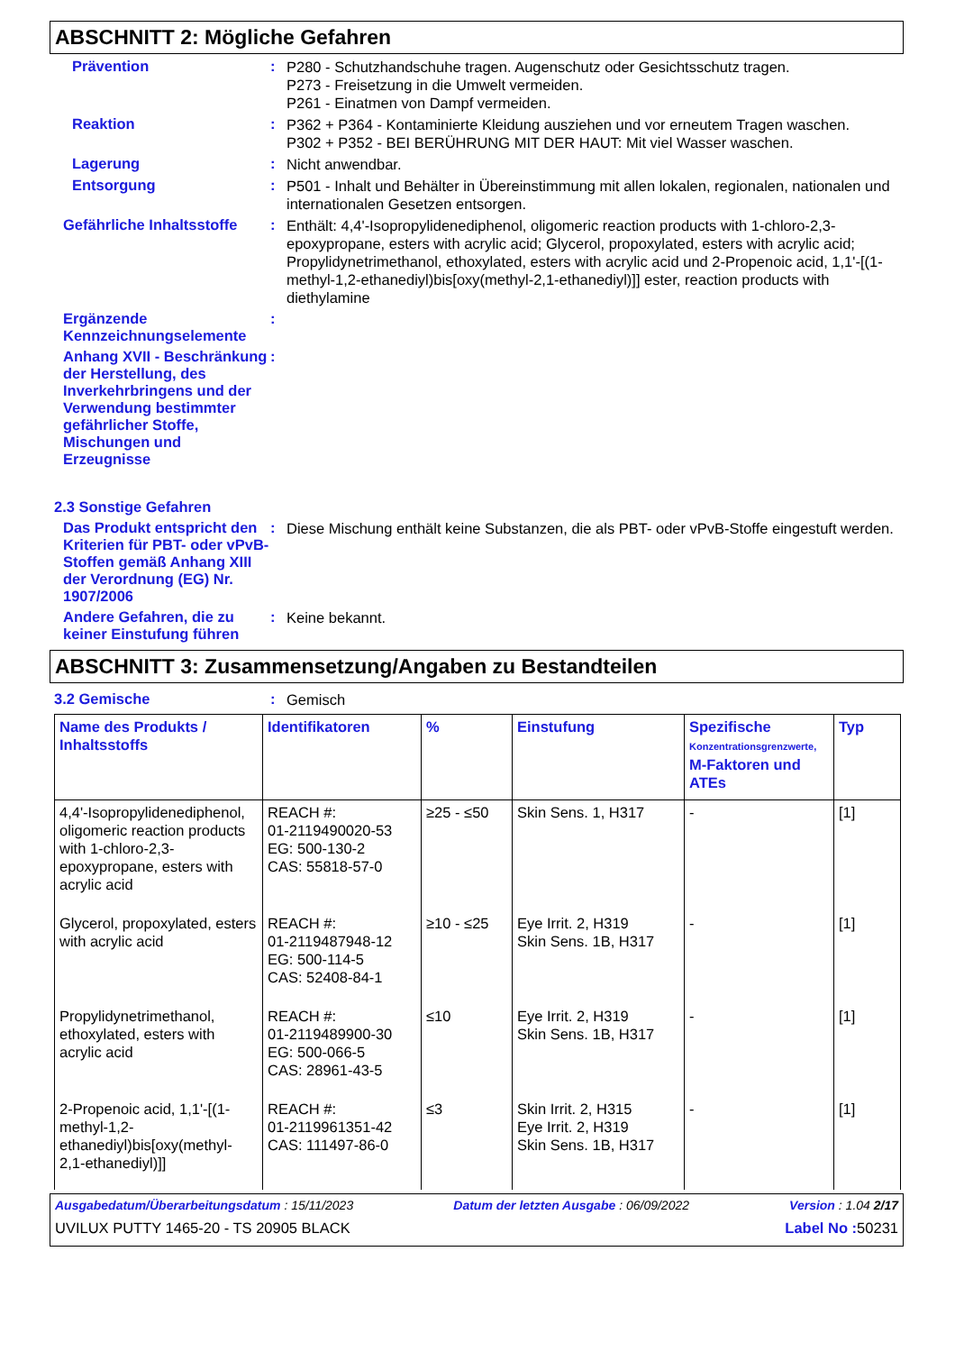ABSCHNITT 2: Mögliche Gefahren
Prävention :
P280 - Schutzhandschuhe tragen. Augenschutz oder Gesichtsschutz tragen.
P273 - Freisetzung in die Umwelt vermeiden.
P261 - Einatmen von Dampf vermeiden.
Reaktion :
P362 + P364 - Kontaminierte Kleidung ausziehen und vor erneutem Tragen waschen.
P302 + P352 - BEI BERÜHRUNG MIT DER HAUT: Mit viel Wasser waschen.
Lagerung :
Nicht anwendbar.
Entsorgung :
P501 - Inhalt und Behälter in Übereinstimmung mit allen lokalen, regionalen, nationalen und internationalen Gesetzen entsorgen.
Gefährliche Inhaltsstoffe
:
Enthält: 4,4'-Isopropylidenediphenol, oligomeric reaction products with 1-chloro-2,3-epoxypropane, esters with acrylic acid; Glycerol, propoxylated, esters with acrylic acid; Propylidynetrimethanol, ethoxylated, esters with acrylic acid und 2-Propenoic acid, 1,1'-[(1-methyl-1,2-ethanediyl)bis[oxy(methyl-2,1-ethanediyl)]] ester, reaction products with diethylamine
Ergänzende Kennzeichnungselemente
:
Anhang XVII - Beschränkung der Herstellung, des Inverkehrbringens und der Verwendung bestimmter gefährlicher Stoffe, Mischungen und Erzeugnisse
:
2.3 Sonstige Gefahren
Das Produkt entspricht den Kriterien für PBT- oder vPvB-Stoffen gemäß Anhang XIII der Verordnung (EG) Nr. 1907/2006
:
Diese Mischung enthält keine Substanzen, die als PBT- oder vPvB-Stoffe eingestuft werden.
Andere Gefahren, die zu keiner Einstufung führen
:
Keine bekannt.
ABSCHNITT 3: Zusammensetzung/Angaben zu Bestandteilen
3.2 Gemische :
Gemisch
| Name des Produkts / Inhaltsstoffs | Identifikatoren | % | Einstufung | Spezifische Konzentrationsgrenzwerte, M-Faktoren und ATEs | Typ |
| --- | --- | --- | --- | --- | --- |
| 4,4'-Isopropylidenediphenol, oligomeric reaction products with 1-chloro-2,3-epoxypropane, esters with acrylic acid | REACH #: 01-2119490020-53 EG: 500-130-2 CAS: 55818-57-0 | ≥25 - ≤50 | Skin Sens. 1, H317 | - | [1] |
| Glycerol, propoxylated, esters with acrylic acid | REACH #: 01-2119487948-12 EG: 500-114-5 CAS: 52408-84-1 | ≥10 - ≤25 | Eye Irrit. 2, H319 Skin Sens. 1B, H317 | - | [1] |
| Propylidynetrimethanol, ethoxylated, esters with acrylic acid | REACH #: 01-2119489900-30 EG: 500-066-5 CAS: 28961-43-5 | ≤10 | Eye Irrit. 2, H319 Skin Sens. 1B, H317 | - | [1] |
| 2-Propenoic acid, 1,1'-[(1-methyl-1,2-ethanediyl)bis[oxy(methyl-2,1-ethanediyl)]] | REACH #: 01-2119961351-42 CAS: 111497-86-0 | ≤3 | Skin Irrit. 2, H315 Eye Irrit. 2, H319 Skin Sens. 1B, H317 | - | [1] |
Ausgabedatum/Überarbeitungsdatum : 15/11/2023 Datum der letzten Ausgabe : 06/09/2022 Version : 1.04 2/17
UVILUX PUTTY 1465-20 - TS 20905 BLACK Label No : 50231